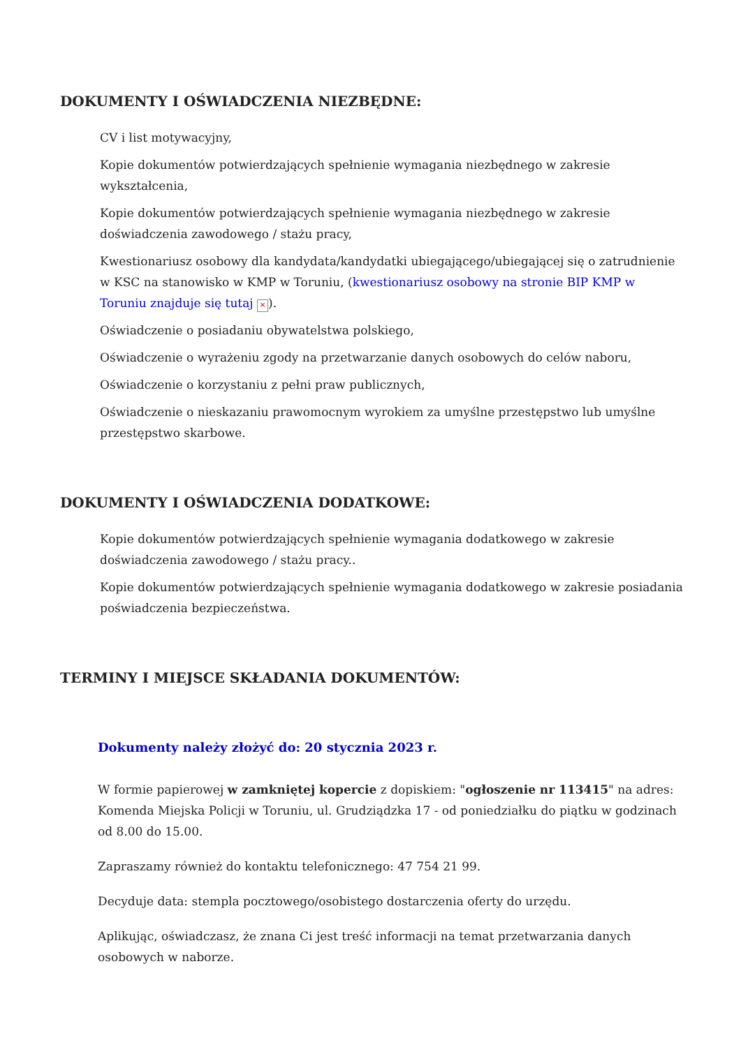DOKUMENTY I OŚWIADCZENIA NIEZBĘDNE:
CV i list motywacyjny,
Kopie dokumentów potwierdzających spełnienie wymagania niezbędnego w zakresie wykształcenia,
Kopie dokumentów potwierdzających spełnienie wymagania niezbędnego w zakresie doświadczenia zawodowego / stażu pracy,
Kwestionariusz osobowy dla kandydata/kandydatki ubiegającego/ubiegającej się o zatrudnienie w KSC na stanowisko w KMP w Toruniu, (kwestionariusz osobowy na stronie BIP KMP w Toruniu znajduje się tutaj ×).
Oświadczenie o posiadaniu obywatelstwa polskiego,
Oświadczenie o wyrażeniu zgody na przetwarzanie danych osobowych do celów naboru,
Oświadczenie o korzystaniu z pełni praw publicznych,
Oświadczenie o nieskazaniu prawomocnym wyrokiem za umyślne przestępstwo lub umyślne przestępstwo skarbowe.
DOKUMENTY I OŚWIADCZENIA DODATKOWE:
Kopie dokumentów potwierdzających spełnienie wymagania dodatkowego w zakresie doświadczenia zawodowego / stażu pracy..
Kopie dokumentów potwierdzających spełnienie wymagania dodatkowego w zakresie posiadania poświadczenia bezpieczeństwa.
TERMINY I MIEJSCE SKŁADANIA DOKUMENTÓW:
Dokumenty należy złożyć do: 20 stycznia 2023 r.
W formie papierowej w zamkniętej kopercie z dopiskiem: "ogłoszenie nr 113415" na adres: Komenda Miejska Policji w Toruniu, ul. Grudziądzka 17 - od poniedziałku do piątku w godzinach od 8.00 do 15.00.
Zapraszamy również do kontaktu telefonicznego: 47 754 21 99.
Decyduje data: stempla pocztowego/osobistego dostarczenia oferty do urzędu.
Aplikując, oświadczasz, że znana Ci jest treść informacji na temat przetwarzania danych osobowych w naborze.